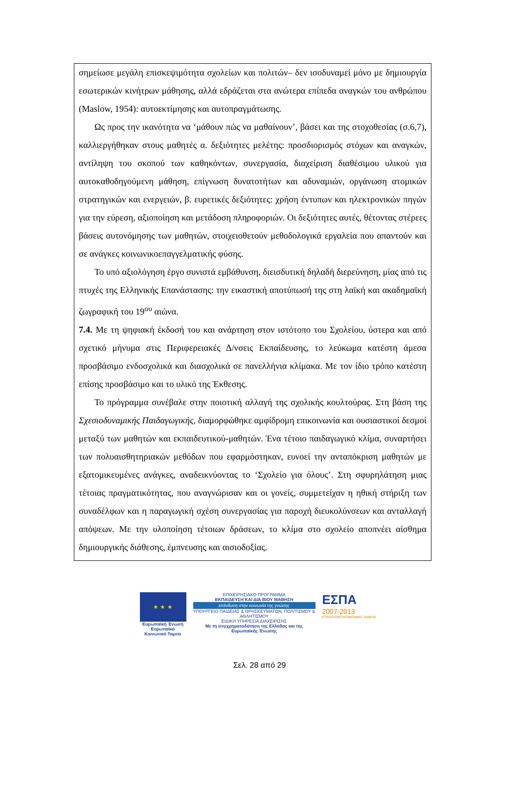σημείωσε μεγάλη επισκεψιμότητα σχολείων και πολιτών– δεν ισοδυναμεί μόνο με δημιουργία εσωτερικών κινήτρων μάθησης, αλλά εδράζεται στα ανώτερα επίπεδα αναγκών του ανθρώπου (Maslow, 1954): αυτοεκτίμησης και αυτοπραγμάτωσης.
Ως προς την ικανότητα να ‘μάθουν πώς να μαθαίνουν’, βάσει και της στοχοθεσίας (σ.6,7), καλλιεργήθηκαν στους μαθητές α. δεξιότητες μελέτης: προσδιορισμός στόχων και αναγκών, αντίληψη του σκοπού των καθηκόντων, συνεργασία, διαχείριση διαθέσιμου υλικού για αυτοκαθοδηγούμενη μάθηση, επίγνωση δυνατοτήτων και αδυναμιών, οργάνωση ατομικών στρατηγικών και ενεργειών, β. ευρετικές δεξιότητες: χρήση έντυπων και ηλεκτρονικών πηγών για την εύρεση, αξιοποίηση και μετάδοση πληροφοριών. Οι δεξιότητες αυτές, θέτοντας στέρεες βάσεις αυτονόμησης των μαθητών, στοιχειοθετούν μεθοδολογικά εργαλεία που απαντούν και σε ανάγκες κοινωνικοεπαγγελματικής φύσης.
Το υπό αξιολόγηση έργο συνιστά εμβάθυνση, διεισδυτική δηλαδή διερεύνηση, μίας από τις πτυχές της Ελληνικής Επανάστασης: την εικαστική αποτύπωσή της στη λαϊκή και ακαδημαϊκή ζωγραφική του 19<sup>ου</sup> αιώνα.
7.4. Με τη ψηφιακή έκδοσή του και ανάρτηση στον ιστότοπο του Σχολείου, ύστερα και από σχετικό μήνυμα στις Περιφερειακές Δ/νσεις Εκπαίδευσης, το λεύκωμα κατέστη άμεσα προσβάσιμο ενδοσχολικά και διασχολικά σε πανελλήνια κλίμακα. Με τον ίδιο τρόπο κατέστη επίσης προσβάσιμο και το υλικό της Έκθεσης.
Το πρόγραμμα συνέβαλε στην ποιοτική αλλαγή της σχολικής κουλτούρας. Στη βάση της Σχεσιοδυναμικής Παιδαγωγικής, διαμορφώθηκε αμφίδρομη επικοινωνία και ουσιαστικοί δεσμοί μεταξύ των μαθητών και εκπαιδευτικού-μαθητών. Ένα τέτοιο παιδαγωγικό κλίμα, συναρτήσει των πολυαισθητηριακών μεθόδων που εφαρμόστηκαν, ευνοεί την ανταπόκριση μαθητών με εξατομικευμένες ανάγκες, αναδεικνύοντας το ‘Σχολείο για όλους’. Στη σφυρηλάτηση μιας τέτοιας πραγματικότητας, που αναγνώρισαν και οι γονείς, συμμετείχαν η ηθική στήριξη των συναδέλφων και η παραγωγική σχέση συνεργασίας για παροχή διευκολύνσεων και ανταλλαγή απόψεων. Με την υλοποίηση τέτοιων δράσεων, το κλίμα στο σχολείο αποπνέει αίσθημα δημιουργικής διάθεσης, έμπνευσης και αισιοδοξίας.
★ ★ ★
Ευρωπαϊκή Ένωση
Ευρωπαϊκό Κοινωνικό Ταμείο
ΕΠΙΧΕΙΡΗΣΙΑΚΟ ΠΡΟΓΡΑΜΜΑ
ΕΚΠΑΙΔΕΥΣΗ ΚΑΙ ΔΙΑ ΒΙΟΥ ΜΑΘΗΣΗ
επένδυση στην κοινωνία της γνώσης
ΥΠΟΥΡΓΕΙΟ ΠΑΙΔΕΙΑΣ & ΘΡΗΣΚΕΥΜΑΤΩΝ, ΠΟΛΙΤΙΣΜΟΥ & ΑΘΛΗΤΙΣΜΟΥ
ΕΙΔΙΚΗ ΥΠΗΡΕΣΙΑ ΔΙΑΧΕΙΡΙΣΗΣ
Με τη συγχρηματοδότηση της Ελλάδας και της Ευρωπαϊκής Ένωσης
ΕΣΠΑ
2007-2013
ΕΥΡΩΠΑΪΚΟ ΚΟΙΝΩΝΙΚΟ ΤΑΜΕΙΟ
Σελ. 28 από 29